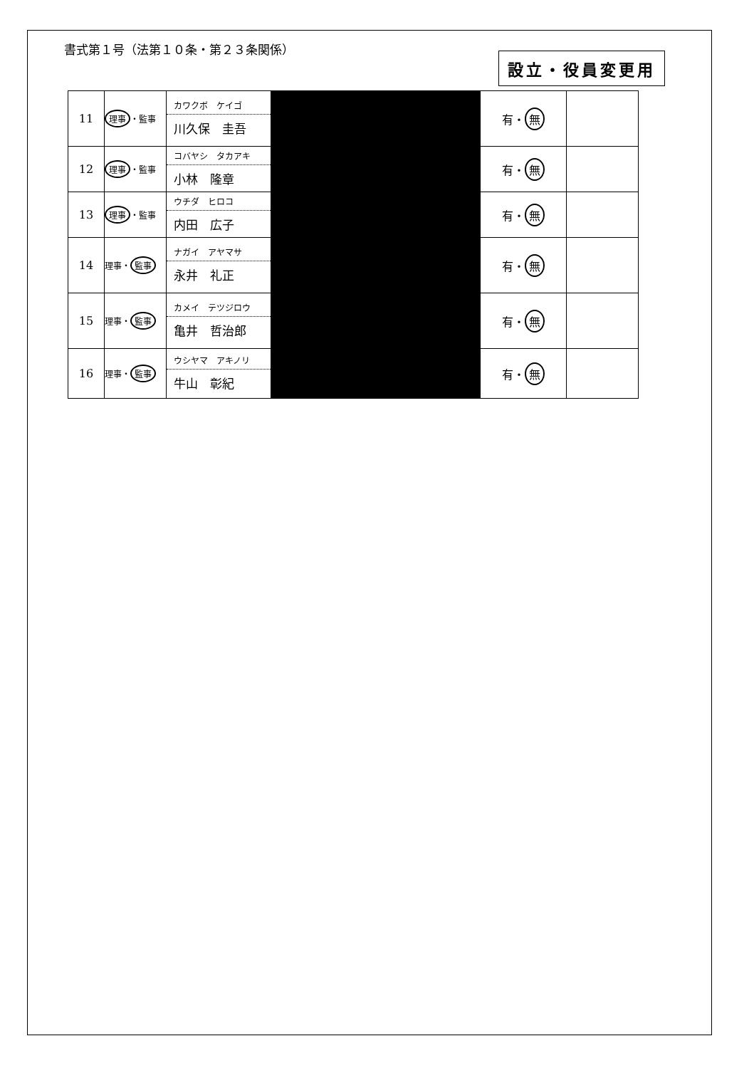書式第１号（法第１０条・第２３条関係）
設立・役員変更用
| 11 | 理事 ・監事 | カワクボ ケイゴ 川久保 圭吾 | | 有・ 無 | |
| 12 | 理事 ・監事 | コバヤシ タカアキ 小林 隆章 | | 有・ 無 | |
| 13 | 理事 ・監事 | ウチダ ヒロコ 内田 広子 | | 有・ 無 | |
| 14 | 理事・ 監事 | ナガイ アヤマサ 永井 礼正 | | 有・ 無 | |
| 15 | 理事・ 監事 | カメイ テツジロウ 亀井 哲治郎 | | 有・ 無 | |
| 16 | 理事・ 監事 | ウシヤマ アキノリ 牛山 彰紀 | | 有・ 無 | |